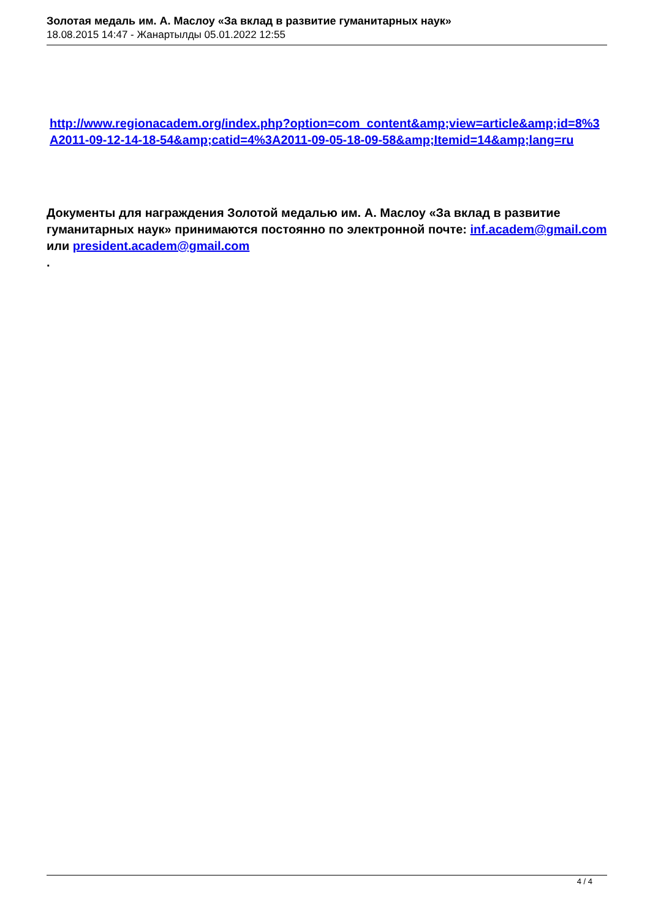Золотая медаль им. А. Маслоу «За вклад в развитие гуманитарных наук»
18.08.2015 14:47 - Жанартылды 05.01.2022 12:55
http://www.regionacadem.org/index.php?option=com_content&amp;view=article&amp;id=8%3A2011-09-12-14-18-54&amp;catid=4%3A2011-09-05-18-09-58&amp;Itemid=14&amp;lang=ru
Документы для награждения Золотой медалью им. А. Маслоу «За вклад в развитие гуманитарных наук» принимаются постоянно по электронной почте: inf.academ@gmail.com или president.academ@gmail.com
.
4 / 4